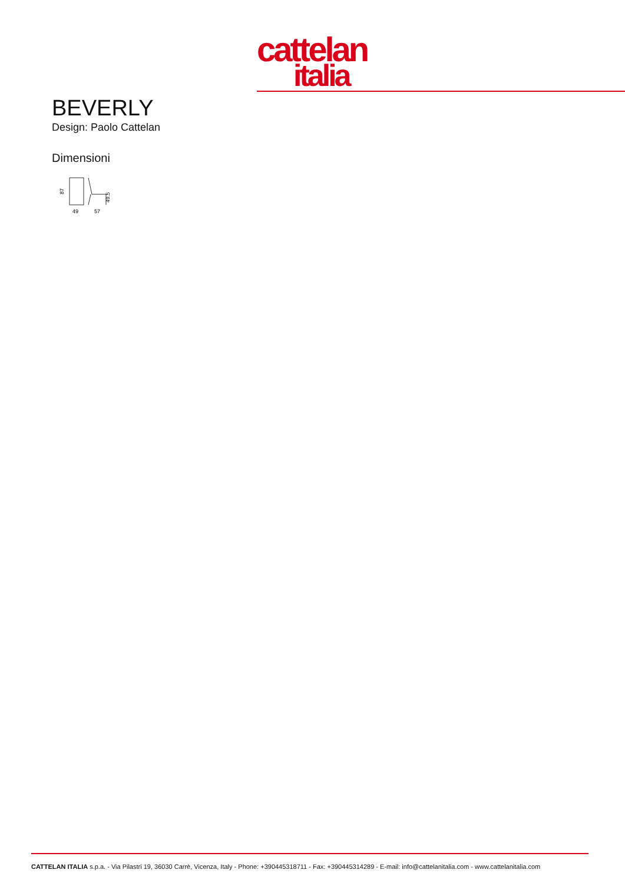cattelan
italia
BEVERLY
Design: Paolo Cattelan
Dimensioni
87
49
57
49.5
CATTELAN ITALIA s.p.a. - Via Pilastri 19, 36030 Carrè, Vicenza, Italy - Phone: +390445318711 - Fax: +390445314289 - E-mail: info@cattelanitalia.com - www.cattelanitalia.com